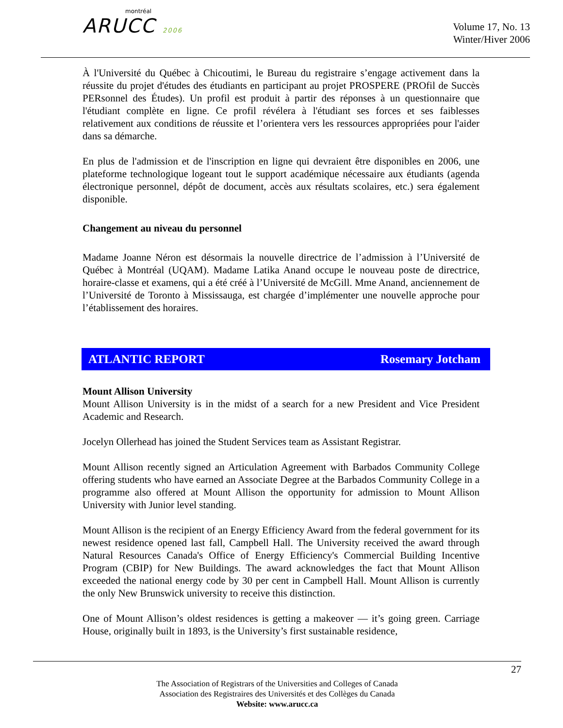montréal
ARUCC 2006
Volume 17, No. 13
Winter/Hiver 2006
À l'Université du Québec à Chicoutimi, le Bureau du registraire s’engage activement dans la réussite du projet d'études des étudiants en participant au projet PROSPERE (PROfil de Succès PERsonnel des Études). Un profil est produit à partir des réponses à un questionnaire que l'étudiant complète en ligne. Ce profil révélera à l'étudiant ses forces et ses faiblesses relativement aux conditions de réussite et l’orientera vers les ressources appropriées pour l'aider dans sa démarche.
En plus de l'admission et de l'inscription en ligne qui devraient être disponibles en 2006, une plateforme technologique logeant tout le support académique nécessaire aux étudiants (agenda électronique personnel, dépôt de document, accès aux résultats scolaires, etc.) sera également disponible.
Changement au niveau du personnel
Madame Joanne Néron est désormais la nouvelle directrice de l’admission à l’Université de Québec à Montréal (UQAM). Madame Latika Anand occupe le nouveau poste de directrice, horaire-classe et examens, qui a été créé à l’Université de McGill. Mme Anand, anciennement de l’Université de Toronto à Mississauga, est chargée d’implémenter une nouvelle approche pour l’établissement des horaires.
ATLANTIC REPORT Rosemary Jotcham
Mount Allison University
Mount Allison University is in the midst of a search for a new President and Vice President Academic and Research.
Jocelyn Ollerhead has joined the Student Services team as Assistant Registrar.
Mount Allison recently signed an Articulation Agreement with Barbados Community College offering students who have earned an Associate Degree at the Barbados Community College in a programme also offered at Mount Allison the opportunity for admission to Mount Allison University with Junior level standing.
Mount Allison is the recipient of an Energy Efficiency Award from the federal government for its newest residence opened last fall, Campbell Hall. The University received the award through Natural Resources Canada's Office of Energy Efficiency's Commercial Building Incentive Program (CBIP) for New Buildings. The award acknowledges the fact that Mount Allison exceeded the national energy code by 30 per cent in Campbell Hall. Mount Allison is currently the only New Brunswick university to receive this distinction.
One of Mount Allison’s oldest residences is getting a makeover — it’s going green. Carriage House, originally built in 1893, is the University’s first sustainable residence,
27
The Association of Registrars of the Universities and Colleges of Canada
Association des Registraires des Universités et des Collèges du Canada
Website: www.arucc.ca